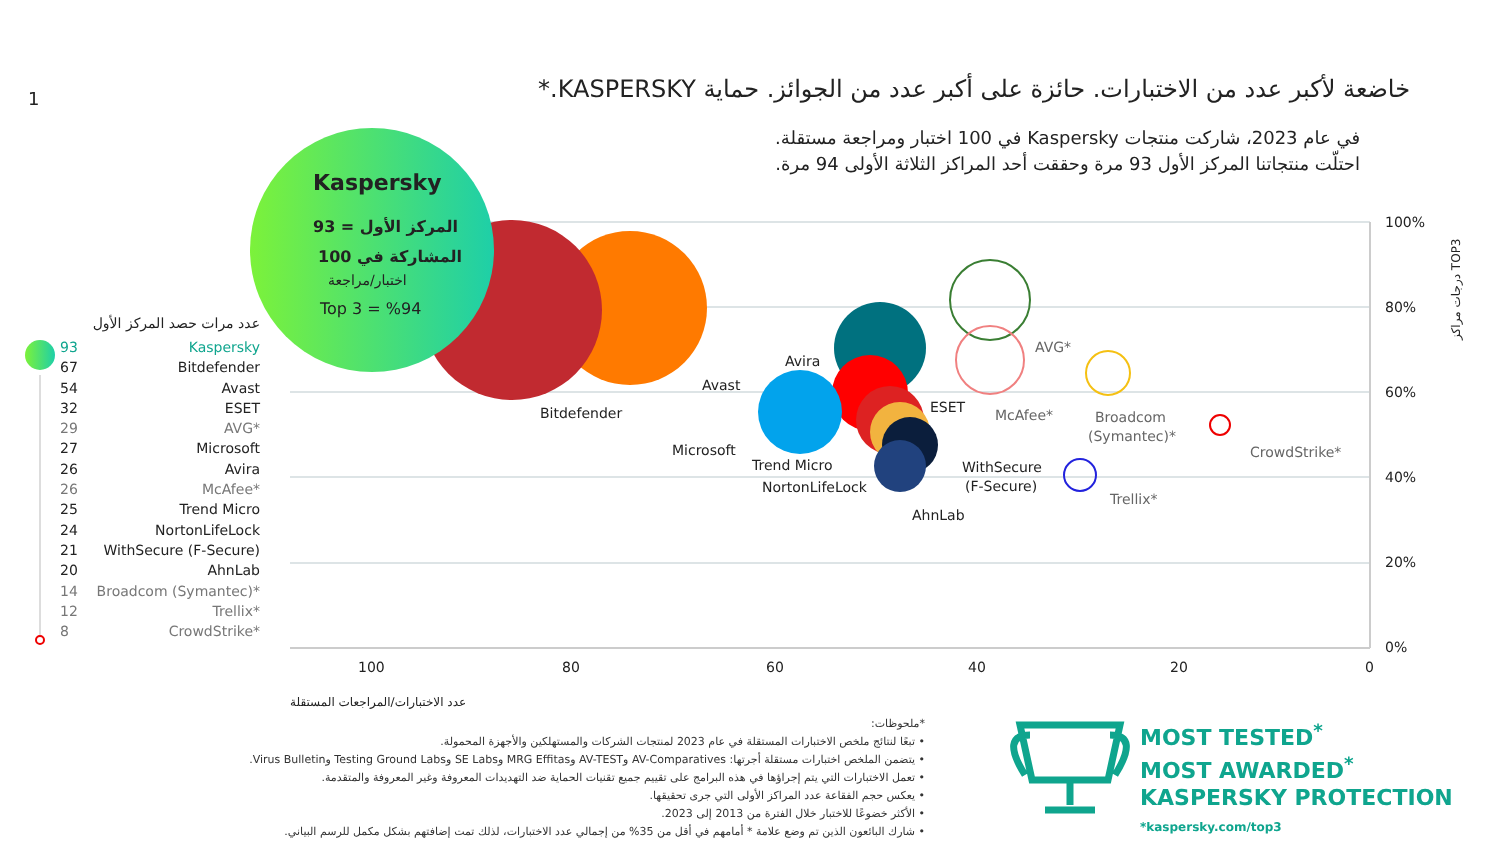1
خاضعة لأكبر عدد من الاختبارات. حائزة على أكبر عدد من الجوائز. حماية KASPERSKY.*
في عام 2023، شاركت منتجات Kaspersky في 100 اختبار ومراجعة مستقلة.
احتلّت منتجاتنا المركز الأول 93 مرة وحققت أحد المراكز الثلاثة الأولى 94 مرة.
Kaspersky
المركز الأول = 93
المشاركة في 100
اختبار/مراجعة
Top 3 = %94
Bitdefender
Avast
Avira
ESET
Microsoft
Trend Micro
NortonLifeLock
AhnLab
WithSecure
(F-Secure)
AVG*
McAfee*
Broadcom
(Symantec)*
CrowdStrike*
Trellix*
100%
80%
60%
40%
20%
0%
100
80
60
40
20
0
عدد الاختبارات/المراجعات المستقلة
درجات مراكز TOP3
عدد مرات حصد المركز الأول
93 Kaspersky
67 Bitdefender
54 Avast
32 ESET
29 AVG*
27 Microsoft
26 Avira
26 McAfee*
25 Trend Micro
24 NortonLifeLock
21 WithSecure (F-Secure)
20 AhnLab
14 Broadcom (Symantec)*
12 Trellix*
8 CrowdStrike*
*ملحوظات:
• تبعًا لنتائج ملخص الاختبارات المستقلة في عام 2023 لمنتجات الشركات والمستهلكين والأجهزة المحمولة.
• يتضمن الملخص اختبارات مستقلة أجرتها: AV-Comparatives وAV-TEST وMRG Effitas وSE Labs وTesting Ground Labs وVirus Bulletin.
• تعمل الاختبارات التي يتم إجراؤها في هذه البرامج على تقييم جميع تقنيات الحماية ضد التهديدات المعروفة وغير المعروفة والمتقدمة.
• يعكس حجم الفقاعة عدد المراكز الأولى التي جرى تحقيقها.
• الأكثر خضوعًا للاختبار خلال الفترة من 2013 إلى 2023.
• شارك البائعون الذين تم وضع علامة * أمامهم في أقل من 35% من إجمالي عدد الاختبارات، لذلك تمت إضافتهم بشكل مكمل للرسم البياني.
MOST TESTED<sup>*</sup>
MOST AWARDED<sup>*</sup>
KASPERSKY PROTECTION
*kaspersky.com/top3